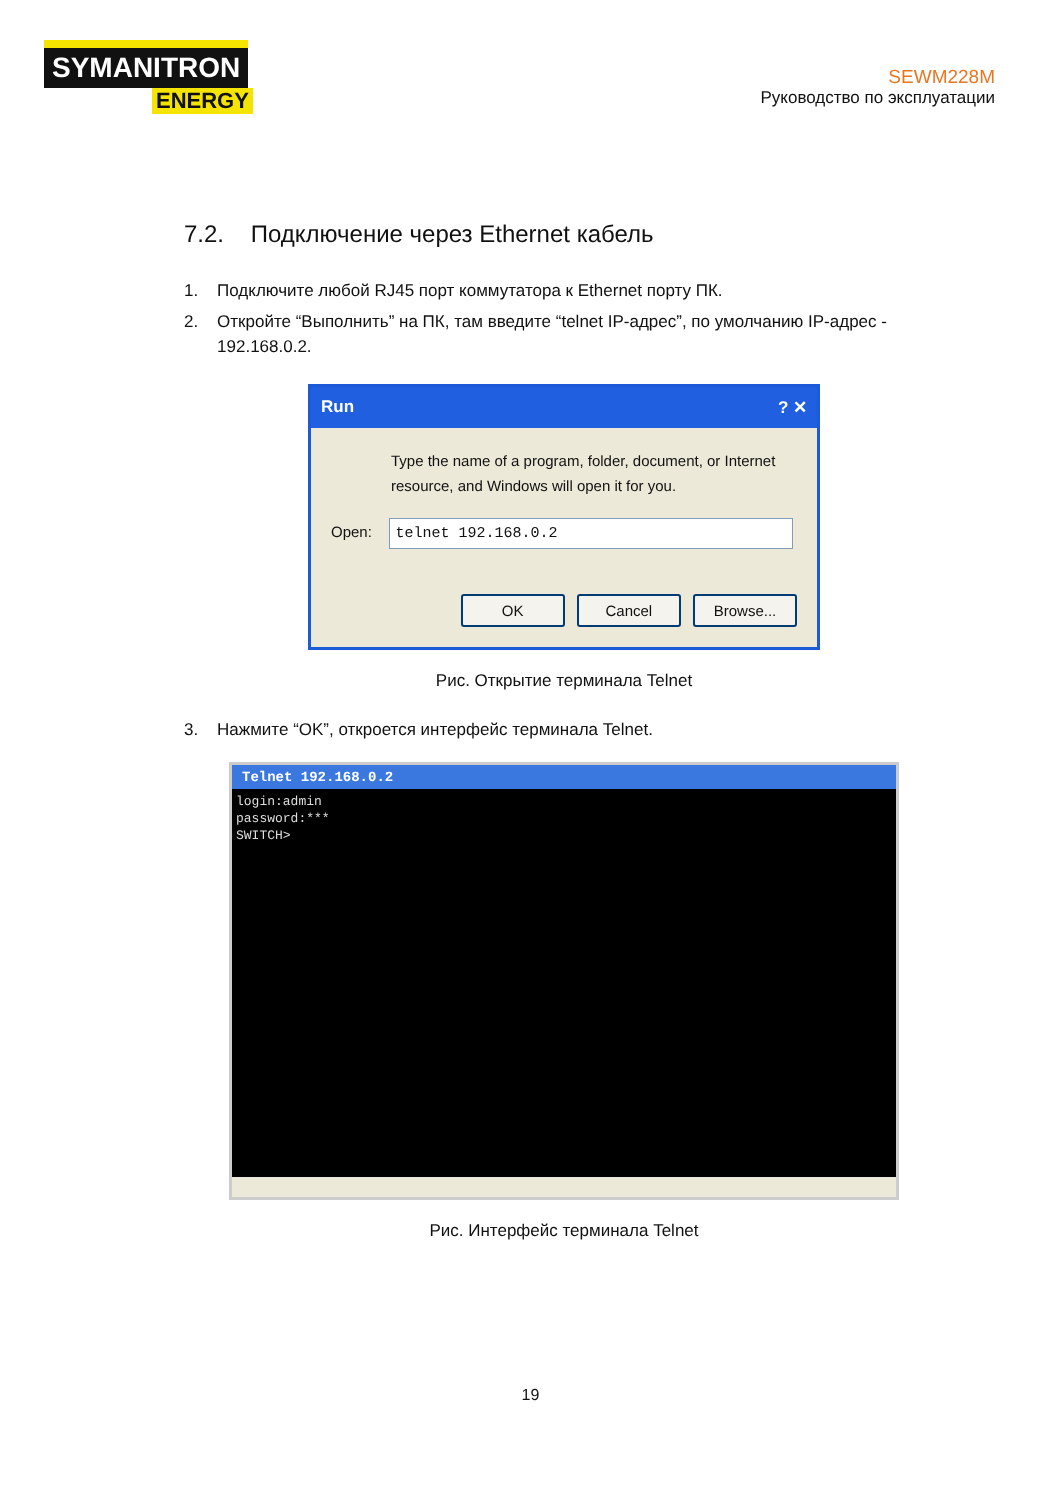SYMANITRON
ENERGY
SEWM228M
Руководство по эксплуатации
7.2. Подключение через Ethernet кабель
1. Подключите любой RJ45 порт коммутатора к Ethernet порту ПК.
2. Откройте “Выполнить” на ПК, там введите “telnet IP-адрес”, по умолчанию IP-адрес -
192.168.0.2.
Run? ✕
Type the name of a program, folder, document, or Internet resource, and Windows will open it for you.
Open: telnet 192.168.0.2
OK Cancel Browse...
Рис. Открытие терминала Telnet
3. Нажмите “OK”, откроется интерфейс терминала Telnet.
Telnet 192.168.0.2
login:admin
password:***
SWITCH>
Рис. Интерфейс терминала Telnet
19